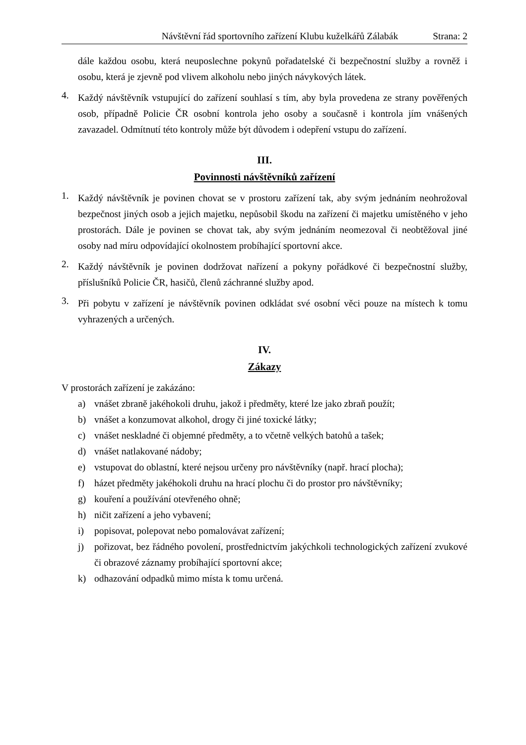Návštěvní řád sportovního zařízení Klubu kuželkářů Zálabák Strana: 2
dále každou osobu, která neuposlechne pokynů pořadatelské či bezpečnostní služby a rovněž i osobu, která je zjevně pod vlivem alkoholu nebo jiných návykových látek.
4.
Každý návštěvník vstupující do zařízení souhlasí s tím, aby byla provedena ze strany pověřených osob, případně Policie ČR osobní kontrola jeho osoby a současně i kontrola jím vnášených zavazadel. Odmítnutí této kontroly může být důvodem i odepření vstupu do zařízení.
III.
Povinnosti návštěvníků zařízení
1.
Každý návštěvník je povinen chovat se v prostoru zařízení tak, aby svým jednáním neohrožoval bezpečnost jiných osob a jejich majetku, nepůsobil škodu na zařízení či majetku umístěného v jeho prostorách. Dále je povinen se chovat tak, aby svým jednáním neomezoval či neobtěžoval jiné osoby nad míru odpovídající okolnostem probíhající sportovní akce.
2.
Každý návštěvník je povinen dodržovat nařízení a pokyny pořádkové či bezpečnostní služby, příslušníků Policie ČR, hasičů, členů záchranné služby apod.
3.
Při pobytu v zařízení je návštěvník povinen odkládat své osobní věci pouze na místech k tomu vyhrazených a určených.
IV.
Zákazy
V prostorách zařízení je zakázáno:
a)
vnášet zbraně jakéhokoli druhu, jakož i předměty, které lze jako zbraň použít;
b)
vnášet a konzumovat alkohol, drogy či jiné toxické látky;
c)
vnášet neskladné či objemné předměty, a to včetně velkých batohů a tašek;
d)
vnášet natlakované nádoby;
e)
vstupovat do oblastní, které nejsou určeny pro návštěvníky (např. hrací plocha);
f)
házet předměty jakéhokoli druhu na hrací plochu či do prostor pro návštěvníky;
g)
kouření a používání otevřeného ohně;
h)
ničit zařízení a jeho vybavení;
i)
popisovat, polepovat nebo pomalovávat zařízení;
j)
pořizovat, bez řádného povolení, prostřednictvím jakýchkoli technologických zařízení zvukové či obrazové záznamy probíhající sportovní akce;
k)
odhazování odpadků mimo místa k tomu určená.